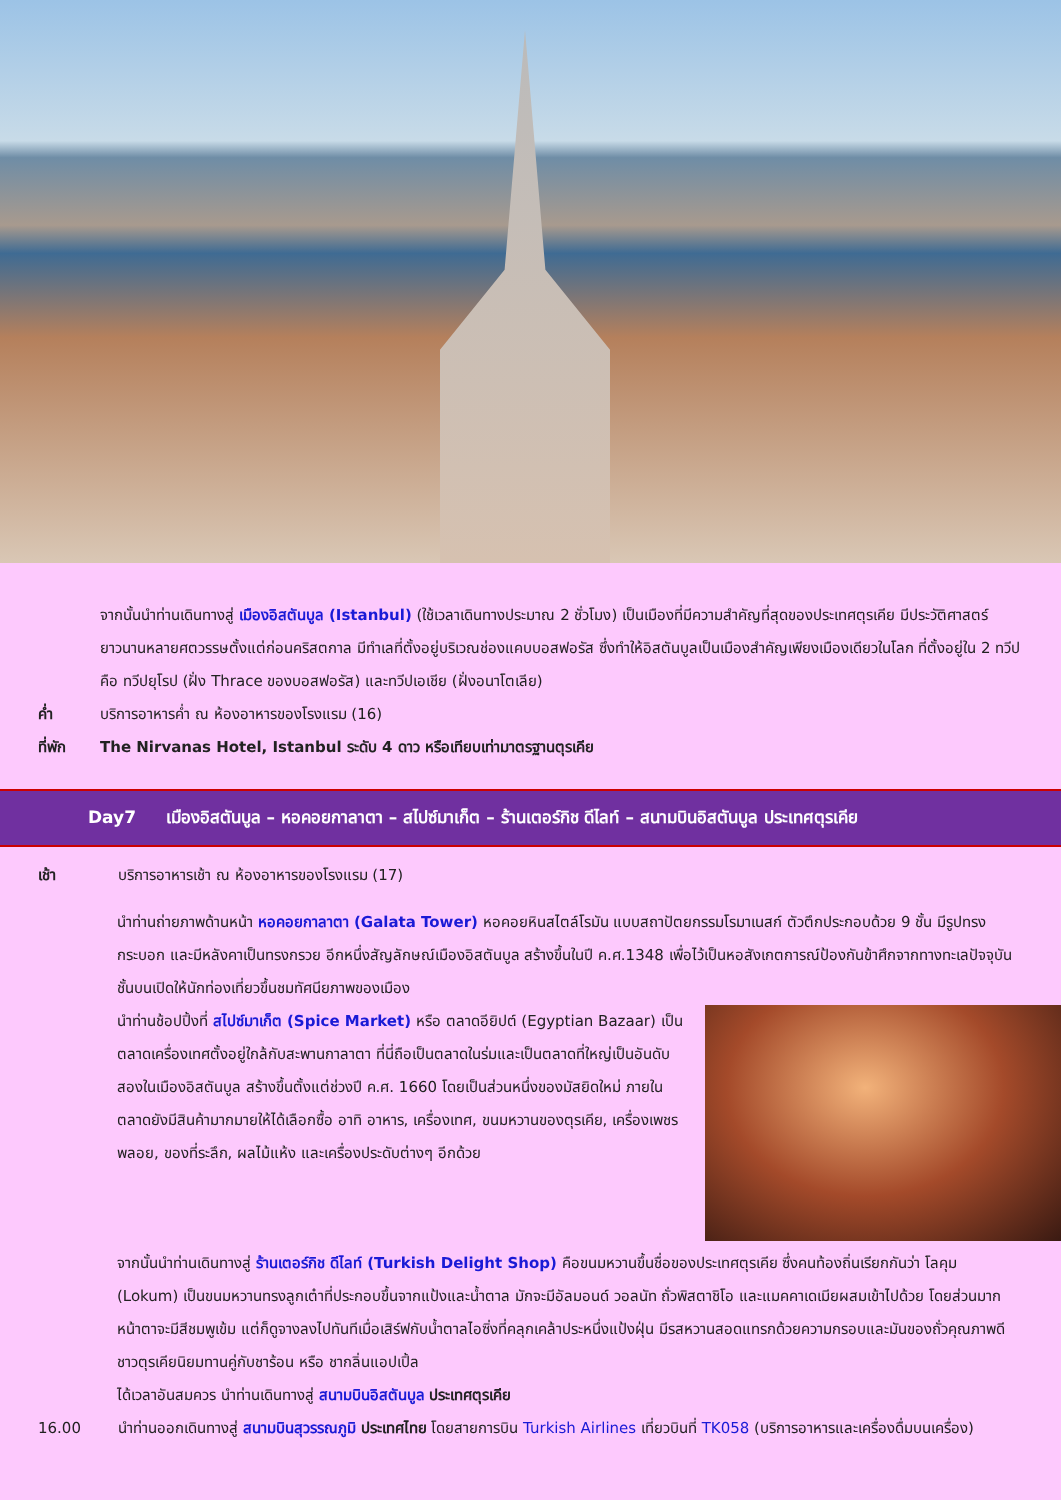จากนั้นนำท่านเดินทางสู่ เมืองอิสตันบูล (Istanbul) (ใช้เวลาเดินทางประมาณ 2 ชั่วโมง) เป็นเมืองที่มีความสำคัญที่สุดของประเทศตุรเคีย มีประวัติศาสตร์ยาวนานหลายศตวรรษตั้งแต่ก่อนคริสตกาล มีทำเลที่ตั้งอยู่บริเวณช่องแคบบอสฟอรัส ซึ่งทำให้อิสตันบูลเป็นเมืองสำคัญเพียงเมืองเดียวในโลก ที่ตั้งอยู่ใน 2 ทวีป คือ ทวีปยุโรป (ฝั่ง Thrace ของบอสฟอรัส) และทวีปเอเชีย (ฝั่งอนาโตเลีย)
ค่ำ บริการอาหารค่ำ ณ ห้องอาหารของโรงแรม (16)
ที่พัก The Nirvanas Hotel, Istanbul ระดับ 4 ดาว หรือเทียบเท่ามาตรฐานตุรเคีย
Day7 เมืองอิสตันบูล – หอคอยกาลาตา – สไปซ์มาเก็ต – ร้านเตอร์กิช ดีไลท์ – สนามบินอิสตันบูล ประเทศตุรเคีย
เช้า บริการอาหารเช้า ณ ห้องอาหารของโรงแรม (17)
นำท่านถ่ายภาพด้านหน้า หอคอยกาลาตา (Galata Tower) หอคอยหินสไตล์โรมัน แบบสถาปัตยกรรมโรมาเนสก์ ตัวตึกประกอบด้วย 9 ชั้น มีรูปทรงกระบอก และมีหลังคาเป็นทรงกรวย อีกหนึ่งสัญลักษณ์เมืองอิสตันบูล สร้างขึ้นในปี ค.ศ.1348 เพื่อไว้เป็นหอสังเกตการณ์ป้องกันข้าศึกจากทางทะเลปัจจุบันชั้นบนเปิดให้นักท่องเที่ยวขึ้นชมทัศนียภาพของเมือง
นำท่านช้อปปิ้งที่ สไปซ์มาเก็ต (Spice Market) หรือ ตลาดอียิปต์ (Egyptian Bazaar) เป็นตลาดเครื่องเทศตั้งอยู่ใกล้กับสะพานกาลาตา ที่นี่ถือเป็นตลาดในร่มและเป็นตลาดที่ใหญ่เป็นอันดับสองในเมืองอิสตันบูล สร้างขึ้นตั้งแต่ช่วงปี ค.ศ. 1660 โดยเป็นส่วนหนึ่งของมัสยิดใหม่ ภายในตลาดยังมีสินค้ามากมายให้ได้เลือกซื้อ อาทิ อาหาร, เครื่องเทศ, ขนมหวานของตุรเคีย, เครื่องเพชรพลอย, ของที่ระลึก, ผลไม้แห้ง และเครื่องประดับต่างๆ อีกด้วย
จากนั้นนำท่านเดินทางสู่ ร้านเตอร์กิช ดีไลท์ (Turkish Delight Shop) คือขนมหวานขึ้นชื่อของประเทศตุรเคีย ซึ่งคนท้องถิ่นเรียกกันว่า โลคุม (Lokum) เป็นขนมหวานทรงลูกเต๋าที่ประกอบขึ้นจากแป้งและน้ำตาล มักจะมีอัลมอนด์ วอลนัท ถั่วพิสตาชิโอ และแมคคาเดเมียผสมเข้าไปด้วย โดยส่วนมาก หน้าตาจะมีสีชมพูเข้ม แต่ก็ดูจางลงไปทันทีเมื่อเสิร์ฟกับน้ำตาลไอซิ่งที่คลุกเคล้าประหนึ่งแป้งฝุ่น มีรสหวานสอดแทรกด้วยความกรอบและมันของถั่วคุณภาพดี ชาวตุรเคียนิยมทานคู่กับชาร้อน หรือ ชากลิ่นแอปเปิ้ล
ได้เวลาอันสมควร นำท่านเดินทางสู่ สนามบินอิสตันบูล ประเทศตุรเคีย
16.00 นำท่านออกเดินทางสู่ สนามบินสุวรรณภูมิ ประเทศไทย โดยสายการบิน Turkish Airlines เที่ยวบินที่ TK058 (บริการอาหารและเครื่องดื่มบนเครื่อง)